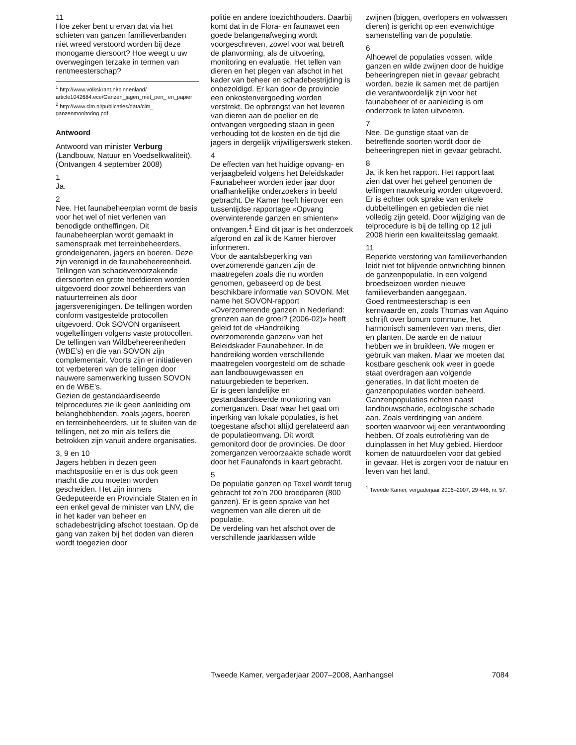11
Hoe zeker bent u ervan dat via het schieten van ganzen familieverbanden niet wreed verstoord worden bij deze monogame diersoort? Hoe weegt u uw overwegingen terzake in termen van rentmeesterschap?
<sup>1</sup> http://www.volkskrant.nl/binnenland/ article1042684.ece/Ganzen_jagen_met_pen_ en_papier
<sup>2</sup> http://www.clm.nl/publicaties/data/clm_ ganzenmonitoring.pdf
Antwoord
Antwoord van minister Verburg (Landbouw, Natuur en Voedselkwaliteit). (Ontvangen 4 september 2008)
1
Ja.
2
Nee. Het faunabeheerplan vormt de basis voor het wel of niet verlenen van benodigde ontheffingen. Dit faunabeheerplan wordt gemaakt in samenspraak met terreinbeheerders, grondeigenaren, jagers en boeren. Deze zijn verenigd in de faunabeheereenheid.
Tellingen van schadeveroorzakende diersoorten en grote hoefdieren worden uitgevoerd door zowel beheerders van natuurterreinen als door jagersverenigingen. De tellingen worden conform vastgestelde protocollen uitgevoerd. Ook SOVON organiseert vogeltellingen volgens vaste protocollen. De tellingen van Wildbeheereenheden (WBE’s) en die van SOVON zijn complementair. Voorts zijn er initiatieven tot verbeteren van de tellingen door nauwere samenwerking tussen SOVON en de WBE’s.
Gezien de gestandaardiseerde telprocedures zie ik geen aanleiding om belanghebbenden, zoals jagers, boeren en terreinbeheerders, uit te sluiten van de tellingen, net zo min als tellers die betrokken zijn vanuit andere organisaties.
3, 9 en 10
Jagers hebben in dezen geen machtspositie en er is dus ook geen macht die zou moeten worden gescheiden. Het zijn immers Gedeputeerde en Provinciale Staten en in een enkel geval de minister van LNV, die in het kader van beheer en schadebestrijding afschot toestaan. Op de gang van zaken bij het doden van dieren wordt toegezien door
politie en andere toezichthouders. Daarbij komt dat in de Flora- en faunawet een goede belangenafweging wordt voorgeschreven, zowel voor wat betreft de planvorming, als de uitvoering, monitoring en evaluatie. Het tellen van dieren en het plegen van afschot in het kader van beheer en schadebestrijding is onbezoldigd. Er kan door de provincie een onkostenvergoeding worden verstrekt. De opbrengst van het leveren van dieren aan de poelier en de ontvangen vergoeding staan in geen verhouding tot de kosten en de tijd die jagers in dergelijk vrijwilligerswerk steken.
4
De effecten van het huidige opvang- en verjaagbeleid volgens het Beleidskader Faunabeheer worden ieder jaar door onafhankelijke onderzoekers in beeld gebracht. De Kamer heeft hierover een tussentijdse rapportage «Opvang overwinterende ganzen en smienten» ontvangen.<sup>1</sup> Eind dit jaar is het onderzoek afgerond en zal ik de Kamer hierover informeren.
Voor de aantalsbeperking van overzomerende ganzen zijn de maatregelen zoals die nu worden genomen, gebaseerd op de best beschikbare informatie van SOVON. Met name het SOVON-rapport «Overzomerende ganzen in Nederland: grenzen aan de groei? (2006-02)» heeft geleid tot de «Handreiking overzomerende ganzen» van het Beleidskader Faunabeheer. In de handreiking worden verschillende maatregelen voorgesteld om de schade aan landbouwgewassen en natuurgebieden te beperken.
Er is geen landelijke en gestandaardiseerde monitoring van zomerganzen. Daar waar het gaat om inperking van lokale populaties, is het toegestane afschot altijd gerelateerd aan de populatieomvang. Dit wordt gemonitord door de provincies. De door zomerganzen veroorzaakte schade wordt door het Faunafonds in kaart gebracht.
5
De populatie ganzen op Texel wordt terug gebracht tot zo’n 200 broedparen (800 ganzen). Er is geen sprake van het wegnemen van alle dieren uit de populatie.
De verdeling van het afschot over de verschillende jaarklassen wilde
zwijnen (biggen, overlopers en volwassen dieren) is gericht op een evenwichtige samenstelling van de populatie.
6
Alhoewel de populaties vossen, wilde ganzen en wilde zwijnen door de huidige beheeringrepen niet in gevaar gebracht worden, bezie ik samen met de partijen die verantwoordelijk zijn voor het faunabeheer of er aanleiding is om onderzoek te laten uitvoeren.
7
Nee. De gunstige staat van de betreffende soorten wordt door de beheeringrepen niet in gevaar gebracht.
8
Ja, ik ken het rapport. Het rapport laat zien dat over het geheel genomen de tellingen nauwkeurig worden uitgevoerd. Er is echter ook sprake van enkele dubbeltellingen en gebieden die niet volledig zijn geteld. Door wijziging van de telprocedure is bij de telling op 12 juli 2008 hierin een kwaliteitsslag gemaakt.
11
Beperkte verstoring van familieverbanden leidt niet tot blijvende ontwrichting binnen de ganzenpopulatie. In een volgend broedseizoen worden nieuwe familieverbanden aangegaan.
Goed rentmeesterschap is een kernwaarde en, zoals Thomas van Aquino schrijft over bonum commune, het harmonisch samenleven van mens, dier en planten. De aarde en de natuur hebben we in bruikleen. We mogen er gebruik van maken. Maar we moeten dat kostbare geschenk ook weer in goede staat overdragen aan volgende generaties. In dat licht moeten de ganzenpopulaties worden beheerd.
Ganzenpopulaties richten naast landbouwschade, ecologische schade aan. Zoals verdringing van andere soorten waarvoor wij een verantwoording hebben. Of zoals eutrofiëring van de duinplassen in het Muy gebied. Hierdoor komen de natuurdoelen voor dat gebied in gevaar. Het is zorgen voor de natuur en leven van het land.
<sup>1</sup> Tweede Kamer, vergaderjaar 2006–2007, 29 446, nr. 57.
Tweede Kamer, vergaderjaar 2007–2008, Aanhangsel 7084